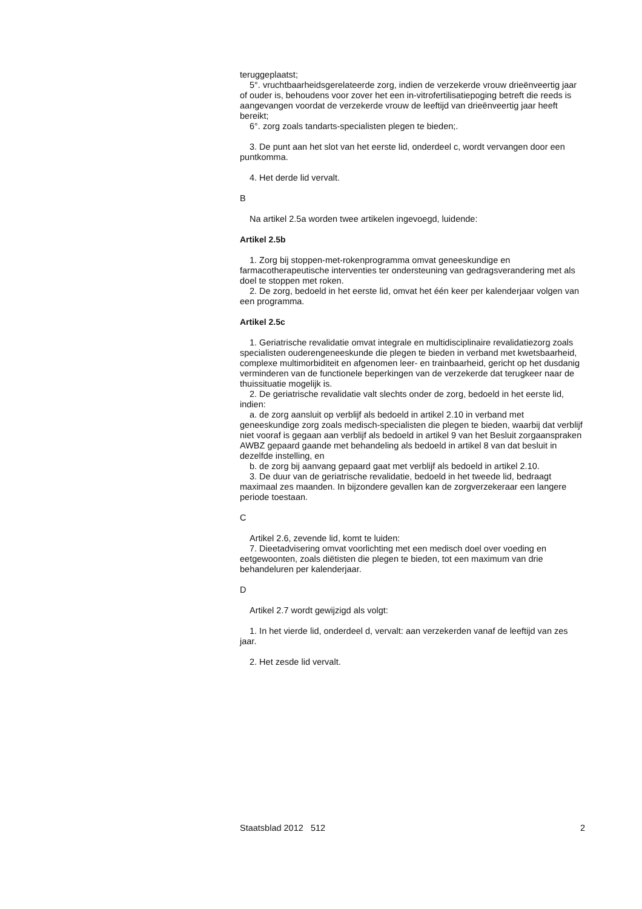teruggeplaatst;
5°. vruchtbaarheidsgerelateerde zorg, indien de verzekerde vrouw drieënveertig jaar of ouder is, behoudens voor zover het een in-vitrofertilisatiepoging betreft die reeds is aangevangen voordat de verzekerde vrouw de leeftijd van drieënveertig jaar heeft bereikt;
6°. zorg zoals tandarts-specialisten plegen te bieden;.
3. De punt aan het slot van het eerste lid, onderdeel c, wordt vervangen door een puntkomma.
4. Het derde lid vervalt.
B
Na artikel 2.5a worden twee artikelen ingevoegd, luidende:
Artikel 2.5b
1. Zorg bij stoppen-met-rokenprogramma omvat geneeskundige en farmacotherapeutische interventies ter ondersteuning van gedragsverandering met als doel te stoppen met roken.
2. De zorg, bedoeld in het eerste lid, omvat het één keer per kalenderjaar volgen van een programma.
Artikel 2.5c
1. Geriatrische revalidatie omvat integrale en multidisciplinaire revalidatiezorg zoals specialisten ouderengeneeskunde die plegen te bieden in verband met kwetsbaarheid, complexe multimorbiditeit en afgenomen leer- en trainbaarheid, gericht op het dusdanig verminderen van de functionele beperkingen van de verzekerde dat terugkeer naar de thuissituatie mogelijk is.
2. De geriatrische revalidatie valt slechts onder de zorg, bedoeld in het eerste lid, indien:
a. de zorg aansluit op verblijf als bedoeld in artikel 2.10 in verband met geneeskundige zorg zoals medisch-specialisten die plegen te bieden, waarbij dat verblijf niet vooraf is gegaan aan verblijf als bedoeld in artikel 9 van het Besluit zorgaanspraken AWBZ gepaard gaande met behandeling als bedoeld in artikel 8 van dat besluit in dezelfde instelling, en
b. de zorg bij aanvang gepaard gaat met verblijf als bedoeld in artikel 2.10.
3. De duur van de geriatrische revalidatie, bedoeld in het tweede lid, bedraagt maximaal zes maanden. In bijzondere gevallen kan de zorgverzekeraar een langere periode toestaan.
C
Artikel 2.6, zevende lid, komt te luiden:
7. Dieetadvisering omvat voorlichting met een medisch doel over voeding en eetgewoonten, zoals diëtisten die plegen te bieden, tot een maximum van drie behandeluren per kalenderjaar.
D
Artikel 2.7 wordt gewijzigd als volgt:
1. In het vierde lid, onderdeel d, vervalt: aan verzekerden vanaf de leeftijd van zes jaar.
2. Het zesde lid vervalt.
Staatsblad 2012 512 2